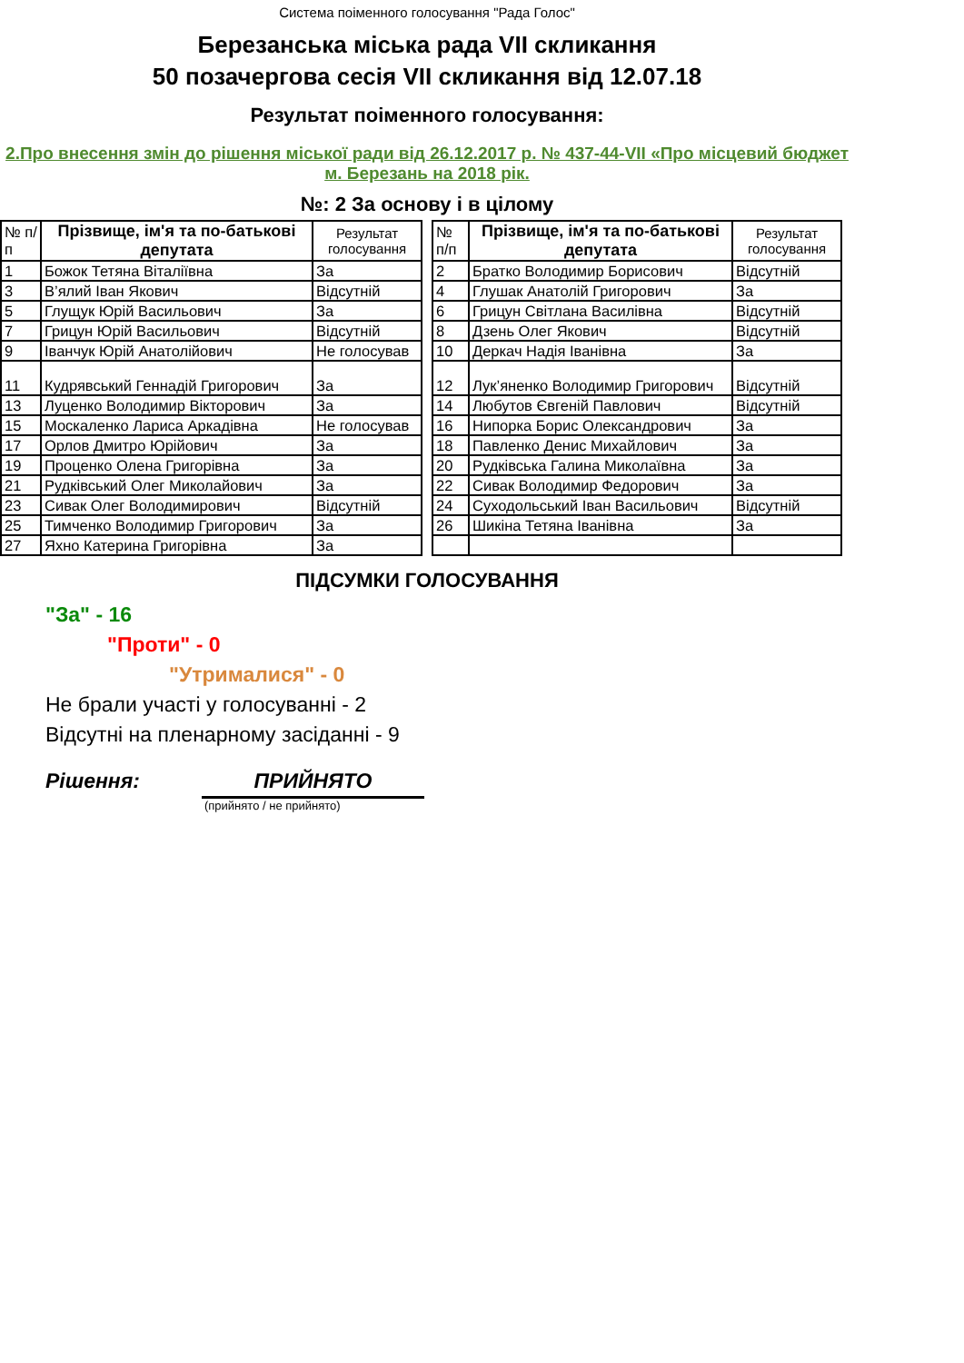Система поіменного голосування "Рада Голос"
Березанська міська рада VII скликання
50 позачергова сесія VII скликання від 12.07.18
Результат поіменного голосування:
2.Про внесення змін до рішення міської ради від 26.12.2017 р. № 437-44-VII «Про місцевий бюджет м. Березань на 2018 рік.
№: 2 За основу і в цілому
| № п/п | Прізвище, ім'я та по-батькові депутата | Результат голосування |
| --- | --- | --- |
| 1 | Божок Тетяна Віталіївна | За |
| 3 | В’ялий Іван Якович | Відсутній |
| 5 | Глущук Юрій Васильович | За |
| 7 | Грицун Юрій Васильович | Відсутній |
| 9 | Іванчук Юрій Анатолійович | Не голосував |
| 11 | Кудрявський Геннадій Григорович | За |
| 13 | Луценко Володимир Вікторович | За |
| 15 | Москаленко Лариса Аркадівна | Не голосував |
| 17 | Орлов Дмитро Юрійович | За |
| 19 | Проценко Олена Григорівна | За |
| 21 | Рудківський Олег Миколайович | За |
| 23 | Сивак Олег Володимирович | Відсутній |
| 25 | Тимченко Володимир Григорович | За |
| 27 | Яхно Катерина Григорівна | За |
| № п/п | Прізвище, ім'я та по-батькові депутата | Результат голосування |
| --- | --- | --- |
| 2 | Братко Володимир Борисович | Відсутній |
| 4 | Глушак Анатолій Григорович | За |
| 6 | Грицун Світлана Василівна | Відсутній |
| 8 | Дзень Олег Якович | Відсутній |
| 10 | Деркач Надія Іванівна | За |
| 12 | Лук’яненко Володимир Григорович | Відсутній |
| 14 | Любутов Євгеній Павлович | Відсутній |
| 16 | Нипорка Борис Олександрович | За |
| 18 | Павленко Денис Михайлович | За |
| 20 | Рудківська Галина Миколаївна | За |
| 22 | Сивак Володимир Федорович | За |
| 24 | Суходольський Іван Васильович | Відсутній |
| 26 | Шикіна Тетяна Іванівна | За |
ПІДСУМКИ ГОЛОСУВАННЯ
"За" - 16
"Проти" - 0
"Утрималися" - 0
Не брали участі у голосуванні - 2
Відсутні на пленарному засіданні - 9
Рішення: ПРИЙНЯТО
(прийнято / не прийнято)